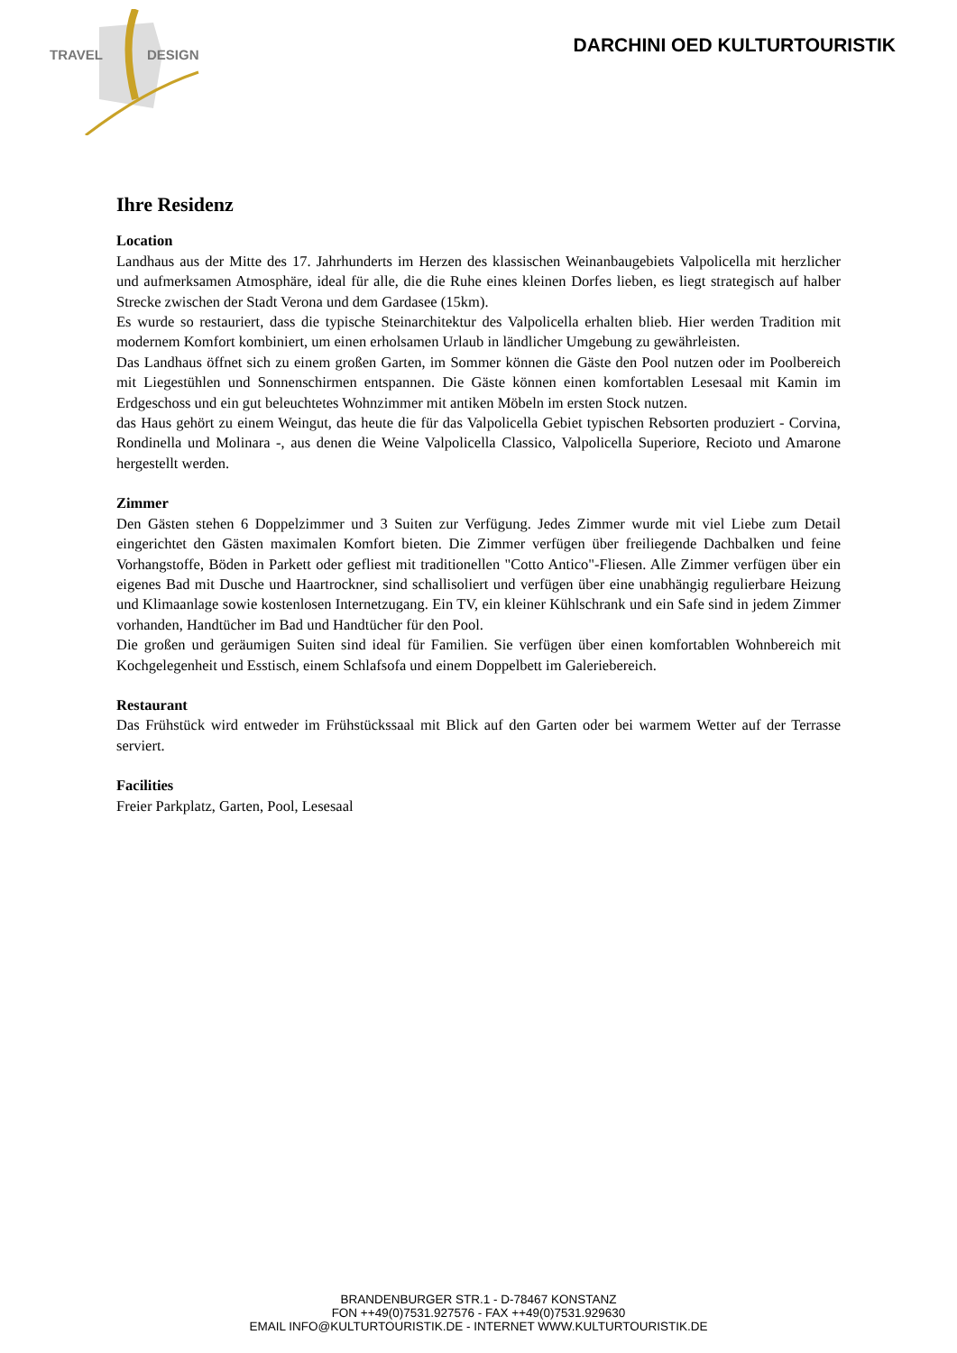TRAVEL DESIGN
DARCHINI OED KULTURTOURISTIK
Ihre Residenz
Location
Landhaus aus der Mitte des 17. Jahrhunderts im Herzen des klassischen Weinanbaugebiets Valpolicella mit herzlicher und aufmerksamen Atmosphäre, ideal für alle, die die Ruhe eines kleinen Dorfes lieben, es liegt strategisch auf halber Strecke zwischen der Stadt Verona und dem Gardasee (15km).
Es wurde so restauriert, dass die typische Steinarchitektur des Valpolicella erhalten blieb. Hier werden Tradition mit modernem Komfort kombiniert, um einen erholsamen Urlaub in ländlicher Umgebung zu gewährleisten.
Das Landhaus öffnet sich zu einem großen Garten, im Sommer können die Gäste den Pool nutzen oder im Poolbereich mit Liegestühlen und Sonnenschirmen entspannen. Die Gäste können einen komfortablen Lesesaal mit Kamin im Erdgeschoss und ein gut beleuchtetes Wohnzimmer mit antiken Möbeln im ersten Stock nutzen.
das Haus gehört zu einem Weingut, das heute die für das Valpolicella Gebiet typischen Rebsorten produziert - Corvina, Rondinella und Molinara -, aus denen die Weine Valpolicella Classico, Valpolicella Superiore, Recioto und Amarone hergestellt werden.
Zimmer
Den Gästen stehen 6 Doppelzimmer und 3 Suiten zur Verfügung. Jedes Zimmer wurde mit viel Liebe zum Detail eingerichtet den Gästen maximalen Komfort bieten. Die Zimmer verfügen über freiliegende Dachbalken und feine Vorhangstoffe, Böden in Parkett oder gefliest mit traditionellen "Cotto Antico"-Fliesen. Alle Zimmer verfügen über ein eigenes Bad mit Dusche und Haartrockner, sind schallisoliert und verfügen über eine unabhängig regulierbare Heizung und Klimaanlage sowie kostenlosen Internetzugang. Ein TV, ein kleiner Kühlschrank und ein Safe sind in jedem Zimmer vorhanden, Handtücher im Bad und Handtücher für den Pool.
Die großen und geräumigen Suiten sind ideal für Familien. Sie verfügen über einen komfortablen Wohnbereich mit Kochgelegenheit und Esstisch, einem Schlafsofa und einem Doppelbett im Galeriebereich.
Restaurant
Das Frühstück wird entweder im Frühstückssaal mit Blick auf den Garten oder bei warmem Wetter auf der Terrasse serviert.
Facilities
Freier Parkplatz, Garten, Pool, Lesesaal
BRANDENBURGER STR.1 - D-78467 KONSTANZ
FON ++49(0)7531.927576 - FAX ++49(0)7531.929630
EMAIL INFO@KULTURTOURISTIK.DE - INTERNET WWW.KULTURTOURISTIK.DE